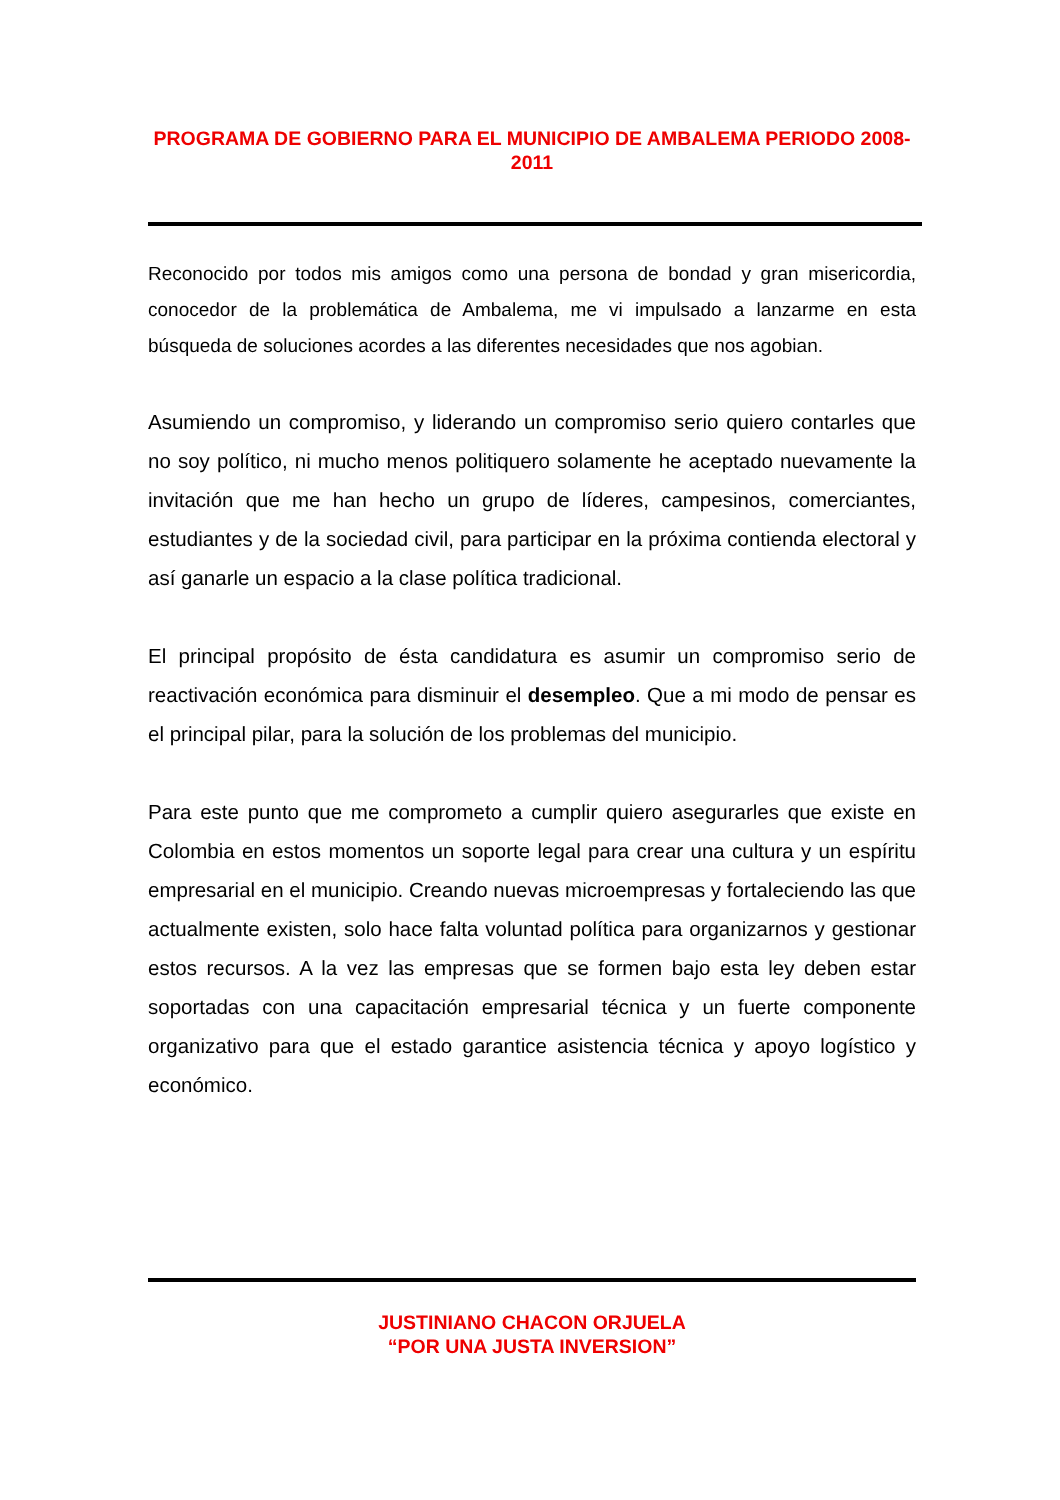PROGRAMA DE GOBIERNO PARA EL MUNICIPIO DE AMBALEMA PERIODO 2008-2011
Reconocido por todos mis amigos como una persona de bondad y gran misericordia, conocedor de la problemática de Ambalema, me vi impulsado a lanzarme en esta búsqueda de soluciones acordes a las diferentes necesidades que nos agobian.
Asumiendo un compromiso, y liderando un compromiso serio quiero contarles que no soy político, ni mucho menos politiquero solamente he aceptado nuevamente la invitación que me han hecho un grupo de líderes, campesinos, comerciantes, estudiantes y de la sociedad civil, para participar en la próxima contienda electoral y así ganarle un espacio a la clase política tradicional.
El principal propósito de ésta candidatura es asumir un compromiso serio de reactivación económica para disminuir el desempleo. Que a mi modo de pensar es el principal pilar, para la solución de los problemas del municipio.
Para este punto que me comprometo a cumplir quiero asegurarles que existe en Colombia en estos momentos un soporte legal para crear una cultura y un espíritu empresarial en el municipio. Creando nuevas microempresas y fortaleciendo las que actualmente existen, solo hace falta voluntad política para organizarnos y gestionar estos recursos. A la vez las empresas que se formen bajo esta ley deben estar soportadas con una capacitación empresarial técnica y un fuerte componente organizativo para que el estado garantice asistencia técnica y apoyo logístico y económico.
JUSTINIANO CHACON ORJUELA
“POR UNA JUSTA INVERSION”